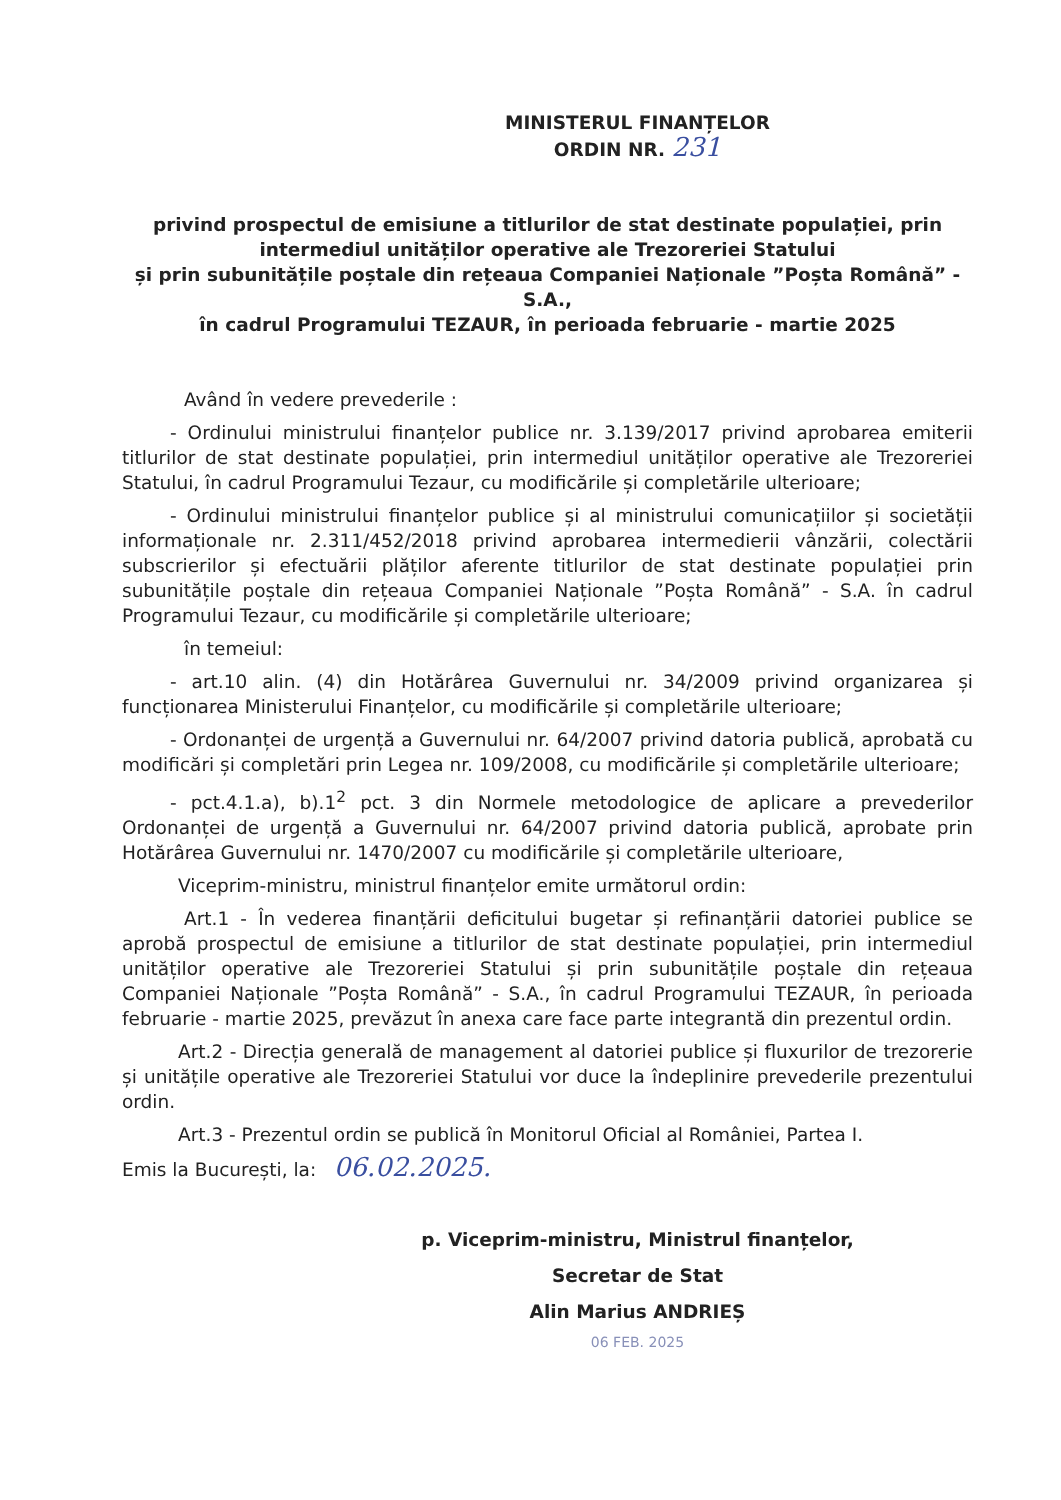MINISTERUL FINANȚELOR
ORDIN NR. 231
privind prospectul de emisiune a titlurilor de stat destinate populației, prin intermediul unităților operative ale Trezoreriei Statului
și prin subunitățile poștale din rețeaua Companiei Naționale ”Poșta Română” - S.A.,
în cadrul Programului TEZAUR, în perioada februarie - martie 2025
Având în vedere prevederile :
- Ordinului ministrului finanțelor publice nr. 3.139/2017 privind aprobarea emiterii titlurilor de stat destinate populației, prin intermediul unităților operative ale Trezoreriei Statului, în cadrul Programului Tezaur, cu modificările și completările ulterioare;
- Ordinului ministrului finanțelor publice și al ministrului comunicațiilor și societății informaționale nr. 2.311/452/2018 privind aprobarea intermedierii vânzării, colectării subscrierilor și efectuării plăților aferente titlurilor de stat destinate populației prin subunitățile poștale din rețeaua Companiei Naționale ”Poșta Română” - S.A. în cadrul Programului Tezaur, cu modificările și completările ulterioare;
în temeiul:
- art.10 alin. (4) din Hotărârea Guvernului nr. 34/2009 privind organizarea și funcționarea Ministerului Finanțelor, cu modificările și completările ulterioare;
- Ordonanței de urgență a Guvernului nr. 64/2007 privind datoria publică, aprobată cu modificări și completări prin Legea nr. 109/2008, cu modificările și completările ulterioare;
- pct.4.1.a), b).1<sup>2</sup> pct. 3 din Normele metodologice de aplicare a prevederilor Ordonanței de urgență a Guvernului nr. 64/2007 privind datoria publică, aprobate prin Hotărârea Guvernului nr. 1470/2007 cu modificările și completările ulterioare,
Viceprim-ministru, ministrul finanțelor emite următorul ordin:
Art.1 - În vederea finanțării deficitului bugetar și refinanțării datoriei publice se aprobă prospectul de emisiune a titlurilor de stat destinate populației, prin intermediul unităților operative ale Trezoreriei Statului și prin subunitățile poștale din rețeaua Companiei Naționale ”Poșta Română” - S.A., în cadrul Programului TEZAUR, în perioada februarie - martie 2025, prevăzut în anexa care face parte integrantă din prezentul ordin.
Art.2 - Direcția generală de management al datoriei publice și fluxurilor de trezorerie și unitățile operative ale Trezoreriei Statului vor duce la îndeplinire prevederile prezentului ordin.
Art.3 - Prezentul ordin se publică în Monitorul Oficial al României, Partea I.
Emis la București, la: 06.02.2025.
p. Viceprim-ministru, Ministrul finanțelor,
Secretar de Stat
Alin Marius ANDRIEȘ
06 FEB. 2025